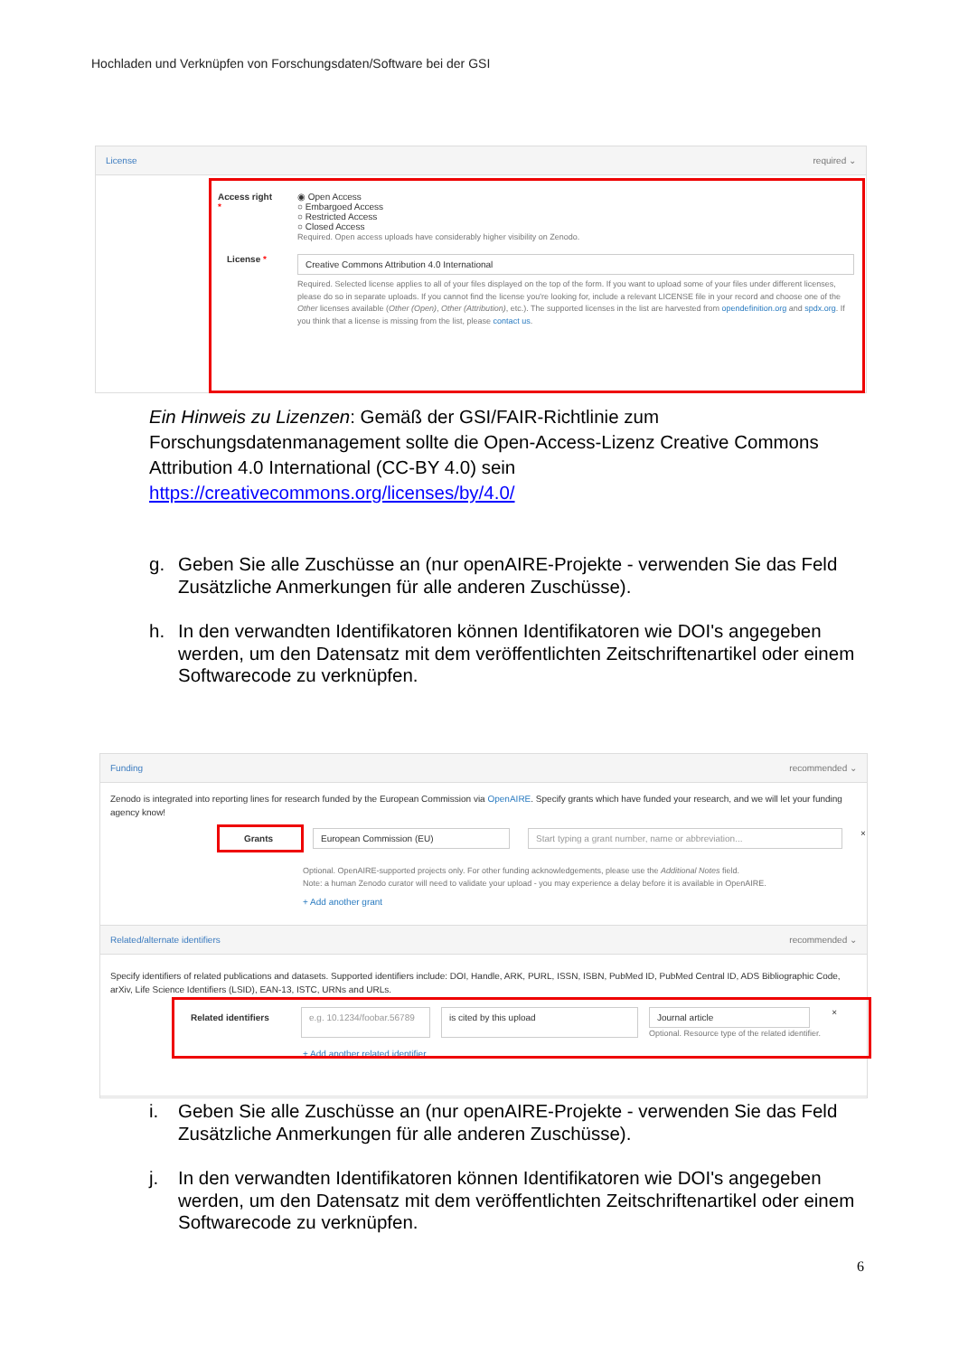Hochladen und Verknüpfen von Forschungsdaten/Software bei der GSI
License required ⌄
Access right *
◉ Open Access
○ Embargoed Access
○ Restricted Access
○ Closed Access
Required. Open access uploads have considerably higher visibility on Zenodo.
License *
Creative Commons Attribution 4.0 International
Required. Selected license applies to all of your files displayed on the top of the form. If you want to upload some of your files under different licenses, please do so in separate uploads. If you cannot find the license you're looking for, include a relevant LICENSE file in your record and choose one of the Other licenses available (Other (Open), Other (Attribution), etc.). The supported licenses in the list are harvested from opendefinition.org and spdx.org. If you think that a license is missing from the list, please contact us.
Ein Hinweis zu Lizenzen: Gemäß der GSI/FAIR-Richtlinie zum
Forschungsdatenmanagement sollte die Open-Access-Lizenz Creative Commons
Attribution 4.0 International (CC-BY 4.0) sein
https://creativecommons.org/licenses/by/4.0/
g. Geben Sie alle Zuschüsse an (nur openAIRE-Projekte - verwenden Sie das Feld Zusätzliche Anmerkungen für alle anderen Zuschüsse).
h. In den verwandten Identifikatoren können Identifikatoren wie DOI's angegeben werden, um den Datensatz mit dem veröffentlichten Zeitschriftenartikel oder einem Softwarecode zu verknüpfen.
Funding recommended ⌄
Zenodo is integrated into reporting lines for research funded by the European Commission via OpenAIRE. Specify grants which have funded your research, and we will let your funding agency know!
Grants European Commission (EU) Start typing a grant number, name or abbreviation... ×
Optional. OpenAIRE-supported projects only. For other funding acknowledgements, please use the Additional Notes field.
Note: a human Zenodo curator will need to validate your upload - you may experience a delay before it is available in OpenAIRE.
+ Add another grant
Related/alternate identifiers recommended ⌄
Specify identifiers of related publications and datasets. Supported identifiers include: DOI, Handle, ARK, PURL, ISSN, ISBN, PubMed ID, PubMed Central ID, ADS Bibliographic Code, arXiv, Life Science Identifiers (LSID), EAN-13, ISTC, URNs and URLs.
Related identifiers e.g. 10.1234/foobar.56789 is cited by this upload Journal article
Optional. Resource type of the related identifier. ×
+ Add another related identifier
i. Geben Sie alle Zuschüsse an (nur openAIRE-Projekte - verwenden Sie das Feld Zusätzliche Anmerkungen für alle anderen Zuschüsse).
j. In den verwandten Identifikatoren können Identifikatoren wie DOI's angegeben werden, um den Datensatz mit dem veröffentlichten Zeitschriftenartikel oder einem Softwarecode zu verknüpfen.
6